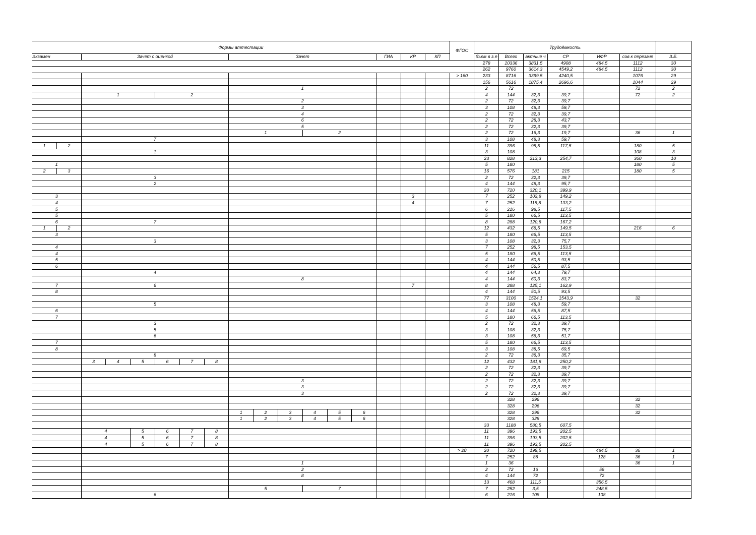| Формы аттестации | | | | | | | | | | | | | | | | | ФГОС | Трудоёмкость | | | | | | |
| --- | --- | --- | --- | --- | --- | --- | --- | --- | --- | --- | --- | --- | --- | --- | --- | --- | --- | --- | --- | --- | --- | --- | --- | --- |
| Экзамен | | Зачет с оценкой | | | | | | Зачет | | | | | | ГИА | КР | КП | | бъем в з.е | Всего | актные ч | СР | ИФР | сов к перезаче | З.Е. |
| | | | | | | | | | | | | | | | | | | 278 | 10336 | 3831,5 | 4908 | 484,5 | 1112 | 30 |
| | | | | | | | | | | | | | | | | | | 262 | 9760 | 3614,3 | 4549,2 | 484,5 | 1112 | 30 |
| | | | | | | | | | | | | | | | | | > 160 | 233 | 8716 | 3399,5 | 4240,5 | | 1076 | 29 |
| | | | | | | | | | | | | | | | | | | 156 | 5616 | 1875,4 | 2696,6 | | 1044 | 29 |
| | | | | | | | | 1 | | | | | | | | | | 2 | 72 | | | | 72 | 2 |
| | | 1 | | | 2 | | | | | | | | | | | | | 4 | 144 | 32,3 | 39,7 | | 72 | 2 |
| | | | | | | | | 2 | | | | | | | | | | 2 | 72 | 32,3 | 39,7 | | | |
| | | | | | | | | 3 | | | | | | | | | | 3 | 108 | 48,3 | 59,7 | | | |
| | | | | | | | | 4 | | | | | | | | | | 2 | 72 | 32,3 | 39,7 | | | |
| | | | | | | | | 6 | | | | | | | | | | 2 | 72 | 28,3 | 43,7 | | | |
| | | | | | | | | 5 | | | | | | | | | | 2 | 72 | 32,3 | 39,7 | | | |
| | | | | | | | | 1 | | | 2 | | | | | | | 2 | 72 | 16,3 | 19,7 | | 36 | 1 |
| | | 7 | | | | | | | | | | | | | | | | 3 | 108 | 48,3 | 59,7 | | | |
| 1 | 2 | | | | | | | | | | | | | | | | | 11 | 396 | 98,5 | 117,5 | | 180 | 5 |
| | | 1 | | | | | | | | | | | | | | | | 3 | 108 | | | | 108 | 3 |
| | | | | | | | | | | | | | | | | | | 23 | 828 | 213,3 | 254,7 | | 360 | 10 |
| 1 | | | | | | | | | | | | | | | | | | 5 | 180 | | | | 180 | 5 |
| 2 | 3 | | | | | | | | | | | | | | | | | 16 | 576 | 181 | 215 | | 180 | 5 |
| | | 3 | | | | | | | | | | | | | | | | 2 | 72 | 32,3 | 39,7 | | | |
| | | 2 | | | | | | | | | | | | | | | | 4 | 144 | 48,3 | 95,7 | | | |
| | | | | | | | | | | | | | | | | | | 20 | 720 | 320,1 | 399,9 | | | |
| 3 | | | | | | | | | | | | | | | 3 | | | 7 | 252 | 102,8 | 149,2 | | | |
| 4 | | | | | | | | | | | | | | | 4 | | | 7 | 252 | 118,8 | 133,2 | | | |
| 5 | | | | | | | | | | | | | | | | | | 6 | 216 | 98,5 | 117,5 | | | |
| 5 | | | | | | | | | | | | | | | | | | 5 | 180 | 66,5 | 113,5 | | | |
| 6 | | 7 | | | | | | | | | | | | | | | | 8 | 288 | 120,8 | 167,2 | | | |
| 1 | 2 | | | | | | | | | | | | | | | | | 12 | 432 | 66,5 | 149,5 | | 216 | 6 |
| 3 | | | | | | | | | | | | | | | | | | 5 | 180 | 66,5 | 113,5 | | | |
| | | 3 | | | | | | | | | | | | | | | | 3 | 108 | 32,3 | 75,7 | | | |
| 4 | | | | | | | | | | | | | | | | | | 7 | 252 | 98,5 | 153,5 | | | |
| 4 | | | | | | | | | | | | | | | | | | 5 | 180 | 66,5 | 113,5 | | | |
| 5 | | | | | | | | | | | | | | | | | | 4 | 144 | 50,5 | 93,5 | | | |
| 6 | | | | | | | | | | | | | | | | | | 4 | 144 | 56,5 | 87,5 | | | |
| | | 4 | | | | | | | | | | | | | | | | 4 | 144 | 64,3 | 79,7 | | | |
| | | | | | | | | 8 | | | | | | | | | | 4 | 144 | 60,3 | 83,7 | | | |
| 7 | | 6 | | | | | | | | | | | | | 7 | | | 8 | 288 | 125,1 | 162,9 | | | |
| 8 | | | | | | | | | | | | | | | | | | 4 | 144 | 50,5 | 93,5 | | | |
| | | | | | | | | | | | | | | | | | | 77 | 3100 | 1524,1 | 1543,9 | | 32 | |
| | | 5 | | | | | | | | | | | | | | | | 3 | 108 | 48,3 | 59,7 | | | |
| 6 | | | | | | | | | | | | | | | | | | 4 | 144 | 56,5 | 87,5 | | | |
| 7 | | | | | | | | | | | | | | | | | | 5 | 180 | 66,5 | 113,5 | | | |
| | | 3 | | | | | | | | | | | | | | | | 2 | 72 | 32,3 | 39,7 | | | |
| | | 5 | | | | | | | | | | | | | | | | 3 | 108 | 32,3 | 75,7 | | | |
| | | 6 | | | | | | | | | | | | | | | | 3 | 108 | 56,3 | 51,7 | | | |
| 7 | | | | | | | | | | | | | | | | | | 5 | 180 | 66,5 | 113,5 | | | |
| 8 | | | | | | | | | | | | | | | | | | 3 | 108 | 38,5 | 69,5 | | | |
| | | 8 | | | | | | | | | | | | | | | | 2 | 72 | 36,3 | 35,7 | | | |
| | | 3 | 4 | 5 | 6 | 7 | 8 | | | | | | | | | | | 12 | 432 | 181,8 | 250,2 | | | |
| | | | | | | | | | | | | | | | | | | 2 | 72 | 32,3 | 39,7 | | | |
| | | | | | | | | | | | | | | | | | | 2 | 72 | 32,3 | 39,7 | | | |
| | | | | | | | | 3 | | | | | | | | | | 2 | 72 | 32,3 | 39,7 | | | |
| | | | | | | | | 3 | | | | | | | | | | 2 | 72 | 32,3 | 39,7 | | | |
| | | | | | | | | 3 | | | | | | | | | | 2 | 72 | 32,3 | 39,7 | | | |
| | | | | | | | | | | | | | | | | | | | 328 | 296 | | | 32 | |
| | | | | | | | | | | | | | | | | | | | 328 | 296 | | | 32 | |
| | | | | | | | | 1 | 2 | 3 | 4 | 5 | 6 | | | | | | 328 | 296 | | | 32 | |
| | | | | | | | | 1 | 2 | 3 | 4 | 5 | 6 | | | | | | 328 | 328 | | | | |
| | | | | | | | | | | | | | | | | | | 33 | 1188 | 580,5 | 607,5 | | | |
| | | 4 | | 5 | 6 | 7 | 8 | | | | | | | | | | | 11 | 396 | 193,5 | 202,5 | | | |
| | | 4 | | 5 | 6 | 7 | 8 | | | | | | | | | | | 11 | 396 | 193,5 | 202,5 | | | |
| | | 4 | | 5 | 6 | 7 | 8 | | | | | | | | | | | 11 | 396 | 193,5 | 202,5 | | | |
| | | | | | | | | | | | | | | | | | > 20 | 20 | 720 | 199,5 | | 484,5 | 36 | 1 |
| | | | | | | | | | | | | | | | | | | 7 | 252 | 88 | | 128 | 36 | 1 |
| | | | | | | | | 1 | | | | | | | | | | 1 | 36 | | | | 36 | 1 |
| | | | | | | | | 2 | | | | | | | | | | 2 | 72 | 16 | | 56 | | |
| | | | | | | | | 8 | | | | | | | | | | 4 | 144 | 72 | | 72 | | |
| | | | | | | | | | | | | | | | | | | 13 | 468 | 111,5 | | 356,5 | | |
| | | | | | | | | 5 | | | 7 | | | | | | | 7 | 252 | 3,5 | | 248,5 | | |
| | | 6 | | | | | | | | | | | | | | | | 6 | 216 | 108 | | 108 | | |